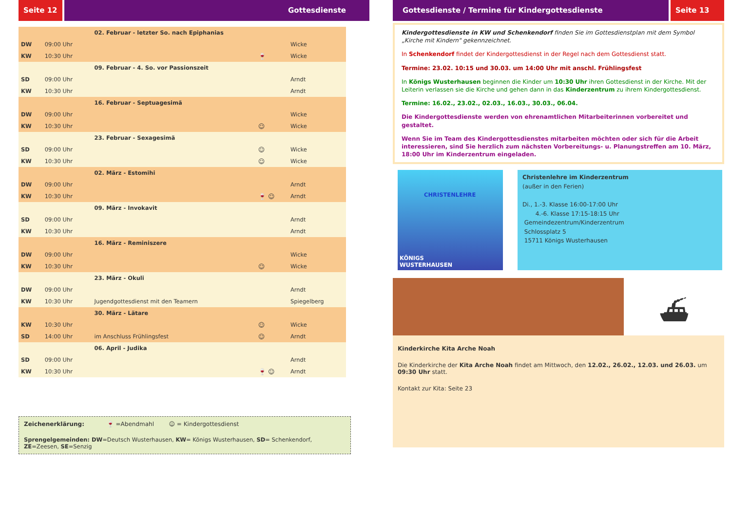Seite 12 Gottesdienste
| | | 02. Februar - letzter So. nach Epiphanias | | |
| DW | 09:00 Uhr | | | Wicke |
| KW | 10:30 Uhr | | 🍷 | Wicke |
| | | 09. Februar - 4. So. vor Passionszeit | | |
| SD | 09:00 Uhr | | | Arndt |
| KW | 10:30 Uhr | | | Arndt |
| | | 16. Februar - Septuagesimä | | |
| DW | 09:00 Uhr | | | Wicke |
| KW | 10:30 Uhr | | ☺ | Wicke |
| | | 23. Februar - Sexagesimä | | |
| SD | 09:00 Uhr | | ☺ | Wicke |
| KW | 10:30 Uhr | | ☺ | Wicke |
| | | 02. März - Estomihi | | |
| DW | 09:00 Uhr | | | Arndt |
| KW | 10:30 Uhr | | 🍷 ☺ | Arndt |
| | | 09. März - Invokavit | | |
| SD | 09:00 Uhr | | | Arndt |
| KW | 10:30 Uhr | | | Arndt |
| | | 16. März - Reminiszere | | |
| DW | 09:00 Uhr | | | Wicke |
| KW | 10:30 Uhr | | ☺ | Wicke |
| | | 23. März - Okuli | | |
| DW | 09:00 Uhr | | | Arndt |
| KW | 10:30 Uhr | Jugendgottesdienst mit den Teamern | | Spiegelberg |
| | | 30. März - Lätare | | |
| KW | 10:30 Uhr | | ☺ | Wicke |
| SD | 14:00 Uhr | im Anschluss Frühlingsfest | ☺ | Arndt |
| | | 06. April - Judika | | |
| SD | 09:00 Uhr | | | Arndt |
| KW | 10:30 Uhr | | 🍷 ☺ | Arndt |
Zeichenerklärung: 🍷 =Abendmahl ☺ = Kindergottesdienst
Sprengelgemeinden: DW=Deutsch Wusterhausen, KW= Königs Wusterhausen, SD= Schenkendorf, ZE=Zeesen, SE=Senzig
Gottesdienste / Termine für Kindergottesdienste
Seite 13
Kindergottesdienste in KW und Schenkendorf finden Sie im Gottesdienstplan mit dem Symbol „Kirche mit Kindern" gekennzeichnet.
In Schenkendorf findet der Kindergottesdienst in der Regel nach dem Gottesdienst statt.
Termine: 23.02. 10:15 und 30.03. um 14:00 Uhr mit anschl. Frühlingsfest
In Königs Wusterhausen beginnen die Kinder um 10:30 Uhr ihren Gottesdienst in der Kirche. Mit der Leiterin verlassen sie die Kirche und gehen dann in das Kinderzentrum zu ihrem Kindergottesdienst.
Termine: 16.02., 23.02., 02.03., 16.03., 30.03., 06.04.
Die Kindergottesdienste werden von ehrenamtlichen Mitarbeiterinnen vorbereitet und gestaltet.
Wenn Sie im Team des Kindergottesdienstes mitarbeiten möchten oder sich für die Arbeit interessieren, sind Sie herzlich zum nächsten Vorbereitungs- u. Planungstreffen am 10. März, 18:00 Uhr im Kinderzentrum eingeladen.
CHRISTENLEHRE
KÖNIGS
WUSTERHAUSEN
Christenlehre im Kinderzentrum
(außer in den Ferien)
Di., 1.-3. Klasse 16:00-17:00 Uhr
4.-6. Klasse 17:15-18:15 Uhr
Gemeindezentrum/Kinderzentrum
Schlossplatz 5
15711 Königs Wusterhausen
⛴
Kinderkirche Kita Arche Noah
Die Kinderkirche der Kita Arche Noah findet am Mittwoch, den 12.02., 26.02., 12.03. und 26.03. um 09:30 Uhr statt.
Kontakt zur Kita: Seite 23